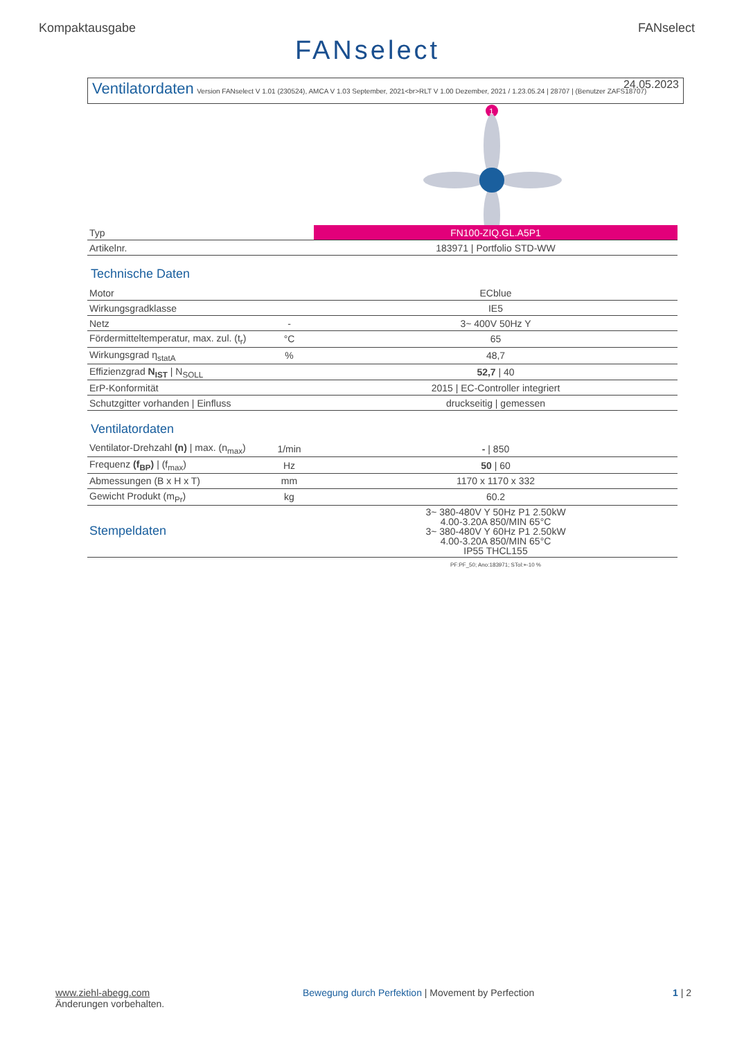Kompaktausgabe FANselect
FANselect
Ventilatordaten
Version FANselect V 1.01 (230524), AMCA V 1.03 September, 2021<br>RLT V 1.00 Dezember, 2021 / 1.23.05.24 | 28707 | (Benutzer ZAFS18707)
24.05.2023
1
| Typ | | FN100-ZIQ.GL.A5P1 |
| Artikelnr. | | 183971 / Portfolio STD-WW |
Technische Daten
| Motor | | ECblue |
| Wirkungsgradklasse | | IE5 |
| Netz | - | 3~ 400V 50Hz Y |
| Fördermitteltemperatur, max. zul. (t<sub>r</sub>) | °C | 65 |
| Wirkungsgrad η<sub>statA</sub> | % | 48,7 |
| Effizienzgrad N<sub>IST</sub> / N<sub>SOLL</sub> | | 52,7 / 40 |
| ErP-Konformität | | 2015 / EC-Controller integriert |
| Schutzgitter vorhanden / Einfluss | | druckseitig / gemessen |
Ventilatordaten
| Ventilator-Drehzahl (n) / max. (n<sub>max</sub>) | 1/min | - / 850 |
| Frequenz (f<sub>BP</sub>) / (f<sub>max</sub>) | Hz | 50 / 60 |
| Abmessungen (B x H x T) | mm | 1170 x 1170 x 332 |
| Gewicht Produkt (m<sub>Pr</sub>) | kg | 60.2 |
| Stempeldaten | | 3~ 380-480V Y 50Hz P1 2.50kW 4.00-3.20A 850/MIN 65°C 3~ 380-480V Y 60Hz P1 2.50kW 4.00-3.20A 850/MIN 65°C IP55 THCL155 |
| | | PF:PF_50; Ano:183971; STol:+-10 % |
www.ziehl-abegg.com
Änderungen vorbehalten.
Bewegung durch Perfektion | Movement by Perfection
1 | 2